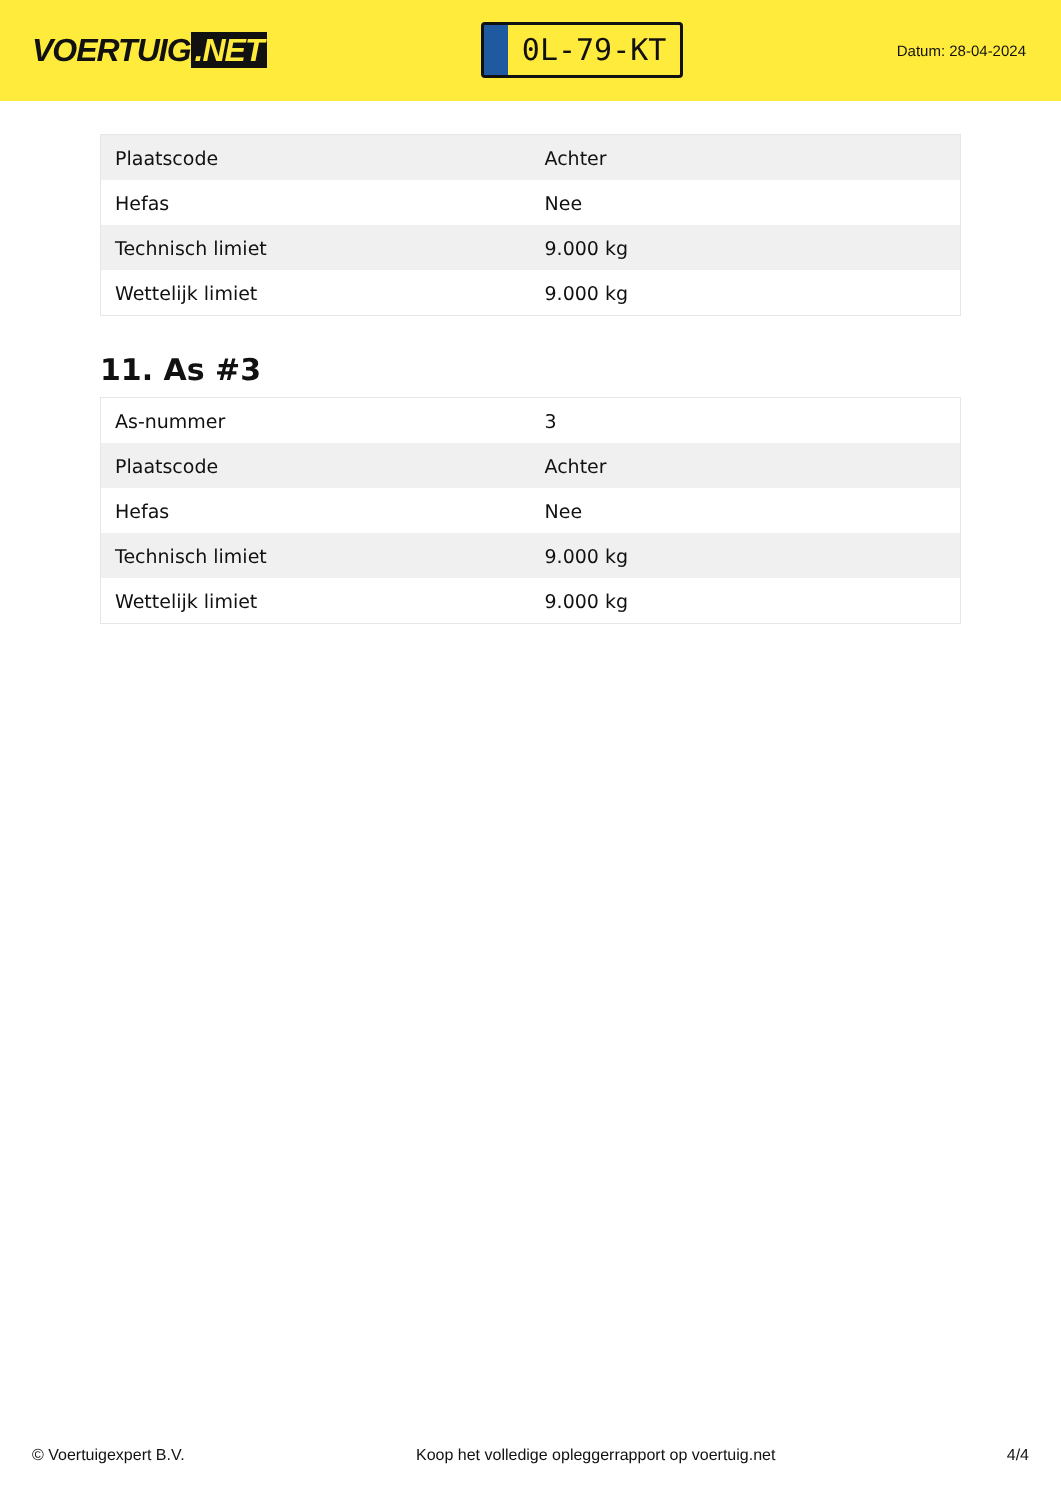VOERTUIG.NET
0L-79-KT
Datum: 28-04-2024
| Plaatscode | Achter |
| Hefas | Nee |
| Technisch limiet | 9.000 kg |
| Wettelijk limiet | 9.000 kg |
11. As #3
| As-nummer | 3 |
| Plaatscode | Achter |
| Hefas | Nee |
| Technisch limiet | 9.000 kg |
| Wettelijk limiet | 9.000 kg |
© Voertuigexpert B.V. Koop het volledige opleggerrapport op voertuig.net 4/4